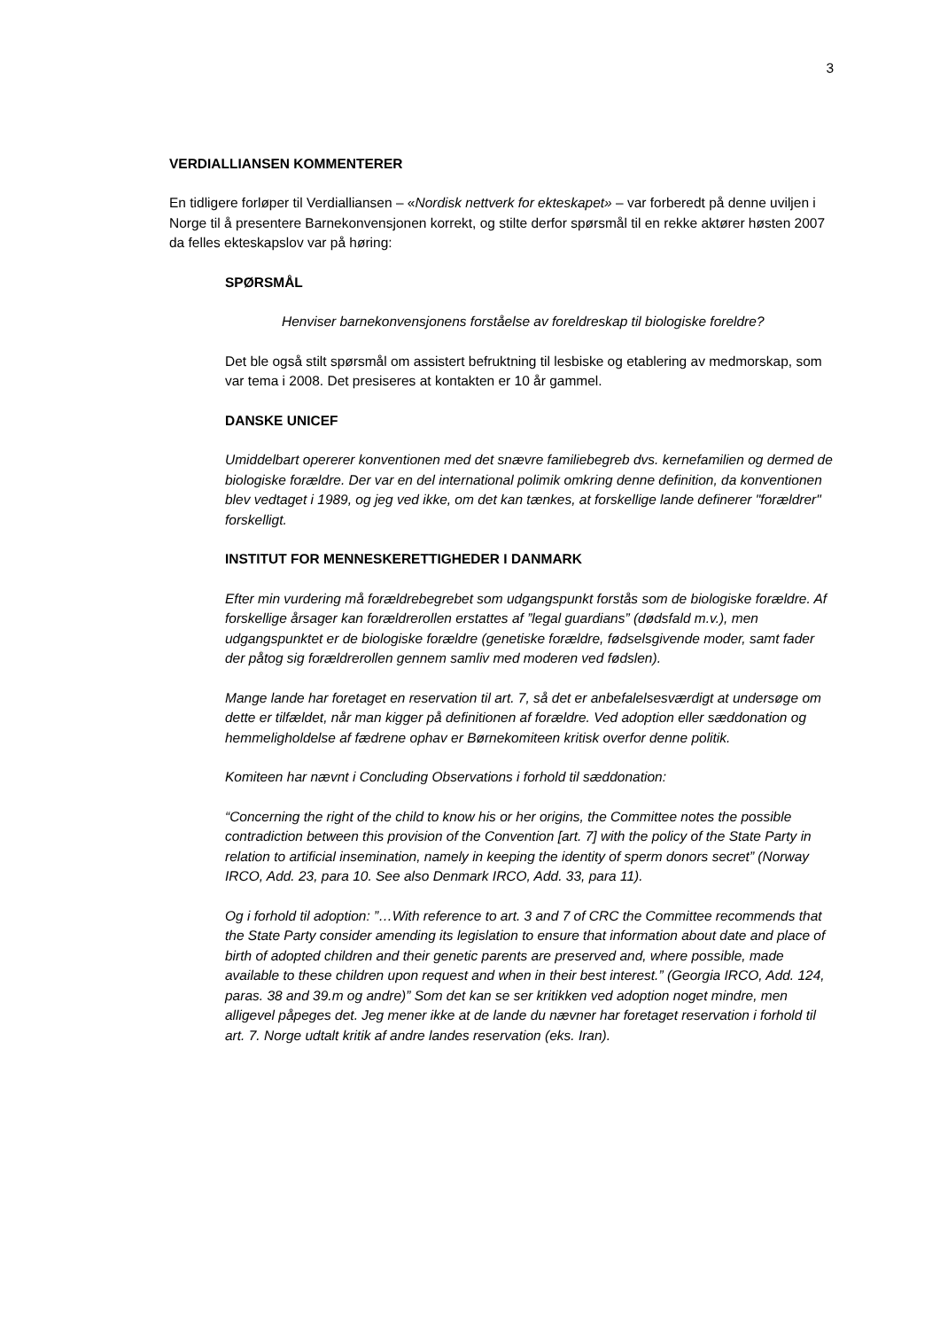3
VERDIALLIANSEN KOMMENTERER
En tidligere forløper til Verdialliansen – «Nordisk nettverk for ekteskapet» – var forberedt på denne uviljen i Norge til å presentere Barnekonvensjonen korrekt, og stilte derfor spørsmål til en rekke aktører høsten 2007 da felles ekteskapslov var på høring:
SPØRSMÅL
Henviser barnekonvensjonens forståelse av foreldreskap til biologiske foreldre?
Det ble også stilt spørsmål om assistert befruktning til lesbiske og etablering av medmorskap, som var tema i 2008. Det presiseres at kontakten er 10 år gammel.
DANSKE UNICEF
Umiddelbart opererer konventionen med det snævre familiebegreb dvs. kernefamilien og dermed de biologiske forældre. Der var en del international polimik omkring denne definition, da konventionen blev vedtaget i 1989, og jeg ved ikke, om det kan tænkes, at forskellige lande definerer "forældrer" forskelligt.
INSTITUT FOR MENNESKERETTIGHEDER I DANMARK
Efter min vurdering må forældrebegrebet som udgangspunkt forstås som de biologiske forældre. Af forskellige årsager kan forældrerollen erstattes af ”legal guardians” (dødsfald m.v.), men udgangspunktet er de biologiske forældre (genetiske forældre, fødselsgivende moder, samt fader der påtog sig forældrerollen gennem samliv med moderen ved fødslen).
Mange lande har foretaget en reservation til art. 7, så det er anbefalelsesværdigt at undersøge om dette er tilfældet, når man kigger på definitionen af forældre. Ved adoption eller sæddonation og hemmeligholdelse af fædrene ophav er Børnekomiteen kritisk overfor denne politik.
Komiteen har nævnt i Concluding Observations i forhold til sæddonation:
“Concerning the right of the child to know his or her origins, the Committee notes the possible contradiction between this provision of the Convention [art. 7] with the policy of the State Party in relation to artificial insemination, namely in keeping the identity of sperm donors secret” (Norway IRCO, Add. 23, para 10. See also Denmark IRCO, Add. 33, para 11).
Og i forhold til adoption: ”…With reference to art. 3 and 7 of CRC the Committee recommends that the State Party consider amending its legislation to ensure that information about date and place of birth of adopted children and their genetic parents are preserved and, where possible, made available to these children upon request and when in their best interest.” (Georgia IRCO, Add. 124, paras. 38 and 39.m og andre)” Som det kan se ser kritikken ved adoption noget mindre, men alligevel påpeges det. Jeg mener ikke at de lande du nævner har foretaget reservation i forhold til art. 7. Norge udtalt kritik af andre landes reservation (eks. Iran).